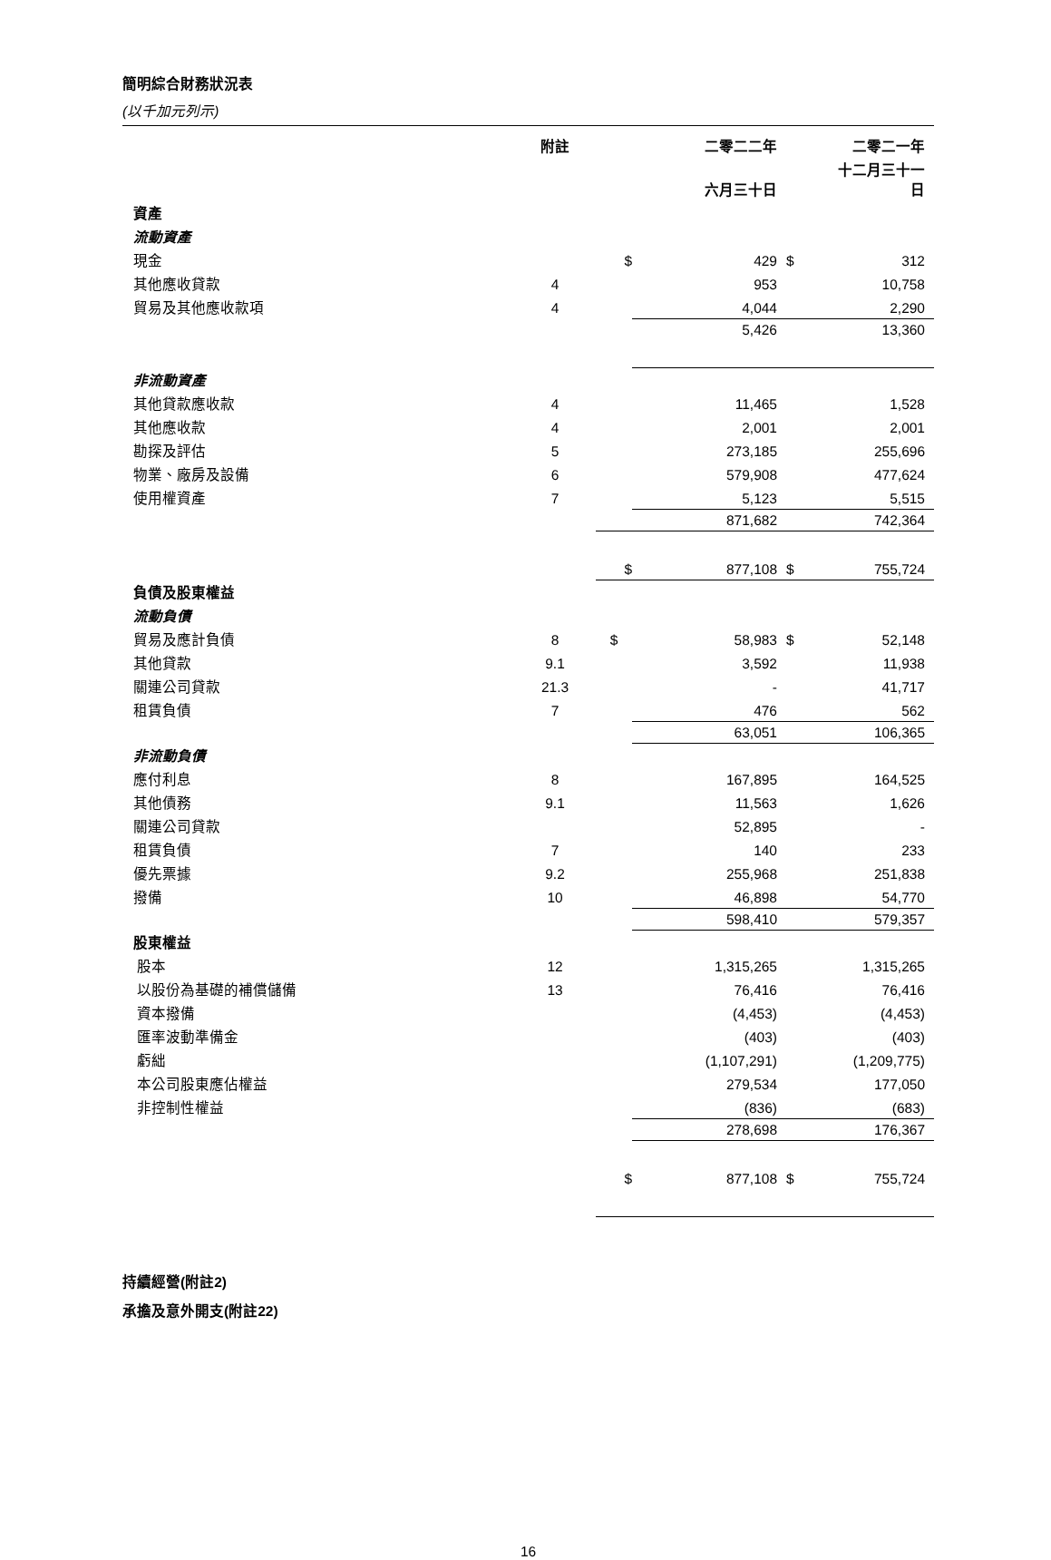簡明綜合財務狀況表
(以千加元列示)
| | 附註 | | 二零二二年 | | 二零二一年 |
| --- | --- | --- | --- | --- | --- |
| | | | 六月三十日 | | 十二月三十一日 |
| 資產 | | | | | |
| 流動資產 | | | | | |
| 現金 | | $ | 429 | $ | 312 |
| 其他應收貸款 | 4 | | 953 | | 10,758 |
| 貿易及其他應收款項 | 4 | | 4,044 | | 2,290 |
| | | | 5,426 | | 13,360 |
| 非流動資產 | | | | | |
| 其他貸款應收款 | 4 | | 11,465 | | 1,528 |
| 其他應收款 | 4 | | 2,001 | | 2,001 |
| 勘探及評估 | 5 | | 273,185 | | 255,696 |
| 物業、廠房及設備 | 6 | | 579,908 | | 477,624 |
| 使用權資產 | 7 | | 5,123 | | 5,515 |
| | | | 871,682 | | 742,364 |
| | | $ | 877,108 | $ | 755,724 |
| 負債及股東權益 | | | | | |
| 流動負債 | | | | | |
| 貿易及應計負債 | 8 | $ | 58,983 | $ | 52,148 |
| 其他貸款 | 9.1 | | 3,592 | | 11,938 |
| 關連公司貸款 | 21.3 | | - | | 41,717 |
| 租賃負債 | 7 | | 476 | | 562 |
| | | | 63,051 | | 106,365 |
| 非流動負債 | | | | | |
| 應付利息 | 8 | | 167,895 | | 164,525 |
| 其他債務 | 9.1 | | 11,563 | | 1,626 |
| 關連公司貸款 | | | 52,895 | | - |
| 租賃負債 | 7 | | 140 | | 233 |
| 優先票據 | 9.2 | | 255,968 | | 251,838 |
| 撥備 | 10 | | 46,898 | | 54,770 |
| | | | 598,410 | | 579,357 |
| 股東權益 | | | | | |
| 股本 | 12 | | 1,315,265 | | 1,315,265 |
| 以股份為基礎的補償儲備 | 13 | | 76,416 | | 76,416 |
| 資本撥備 | | | (4,453) | | (4,453) |
| 匯率波動準備金 | | | (403) | | (403) |
| 虧絀 | | | (1,107,291) | | (1,209,775) |
| 本公司股東應佔權益 | | | 279,534 | | 177,050 |
| 非控制性權益 | | | (836) | | (683) |
| | | | 278,698 | | 176,367 |
| | | $ | 877,108 | $ | 755,724 |
持續經營(附註2)
承擔及意外開支(附註22)
16